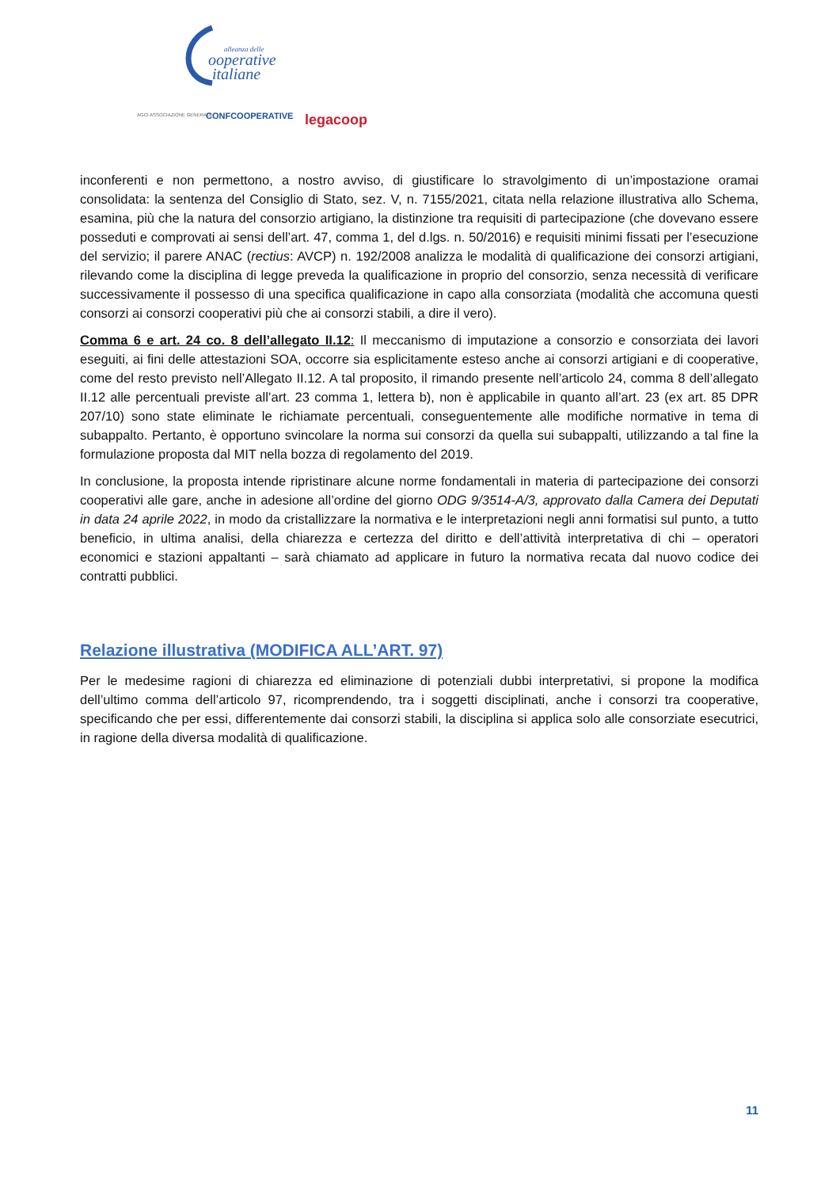alleanza delle
ooperative
italiane
AGCI ASSOCIAZIONE GENERALE
CONFCOOPERATIVE
legacoop
inconferenti e non permettono, a nostro avviso, di giustificare lo stravolgimento di un’impostazione oramai consolidata: la sentenza del Consiglio di Stato, sez. V, n. 7155/2021, citata nella relazione illustrativa allo Schema, esamina, più che la natura del consorzio artigiano, la distinzione tra requisiti di partecipazione (che dovevano essere posseduti e comprovati ai sensi dell’art. 47, comma 1, del d.lgs. n. 50/2016) e requisiti minimi fissati per l’esecuzione del servizio; il parere ANAC (rectius: AVCP) n. 192/2008 analizza le modalità di qualificazione dei consorzi artigiani, rilevando come la disciplina di legge preveda la qualificazione in proprio del consorzio, senza necessità di verificare successivamente il possesso di una specifica qualificazione in capo alla consorziata (modalità che accomuna questi consorzi ai consorzi cooperativi più che ai consorzi stabili, a dire il vero).
Comma 6 e art. 24 co. 8 dell’allegato II.12: Il meccanismo di imputazione a consorzio e consorziata dei lavori eseguiti, ai fini delle attestazioni SOA, occorre sia esplicitamente esteso anche ai consorzi artigiani e di cooperative, come del resto previsto nell’Allegato II.12. A tal proposito, il rimando presente nell’articolo 24, comma 8 dell’allegato II.12 alle percentuali previste all’art. 23 comma 1, lettera b), non è applicabile in quanto all’art. 23 (ex art. 85 DPR 207/10) sono state eliminate le richiamate percentuali, conseguentemente alle modifiche normative in tema di subappalto. Pertanto, è opportuno svincolare la norma sui consorzi da quella sui subappalti, utilizzando a tal fine la formulazione proposta dal MIT nella bozza di regolamento del 2019.
In conclusione, la proposta intende ripristinare alcune norme fondamentali in materia di partecipazione dei consorzi cooperativi alle gare, anche in adesione all’ordine del giorno ODG 9/3514-A/3, approvato dalla Camera dei Deputati in data 24 aprile 2022, in modo da cristallizzare la normativa e le interpretazioni negli anni formatisi sul punto, a tutto beneficio, in ultima analisi, della chiarezza e certezza del diritto e dell’attività interpretativa di chi – operatori economici e stazioni appaltanti – sarà chiamato ad applicare in futuro la normativa recata dal nuovo codice dei contratti pubblici.
Relazione illustrativa (MODIFICA ALL’ART. 97)
Per le medesime ragioni di chiarezza ed eliminazione di potenziali dubbi interpretativi, si propone la modifica dell’ultimo comma dell’articolo 97, ricomprendendo, tra i soggetti disciplinati, anche i consorzi tra cooperative, specificando che per essi, differentemente dai consorzi stabili, la disciplina si applica solo alle consorziate esecutrici, in ragione della diversa modalità di qualificazione.
11